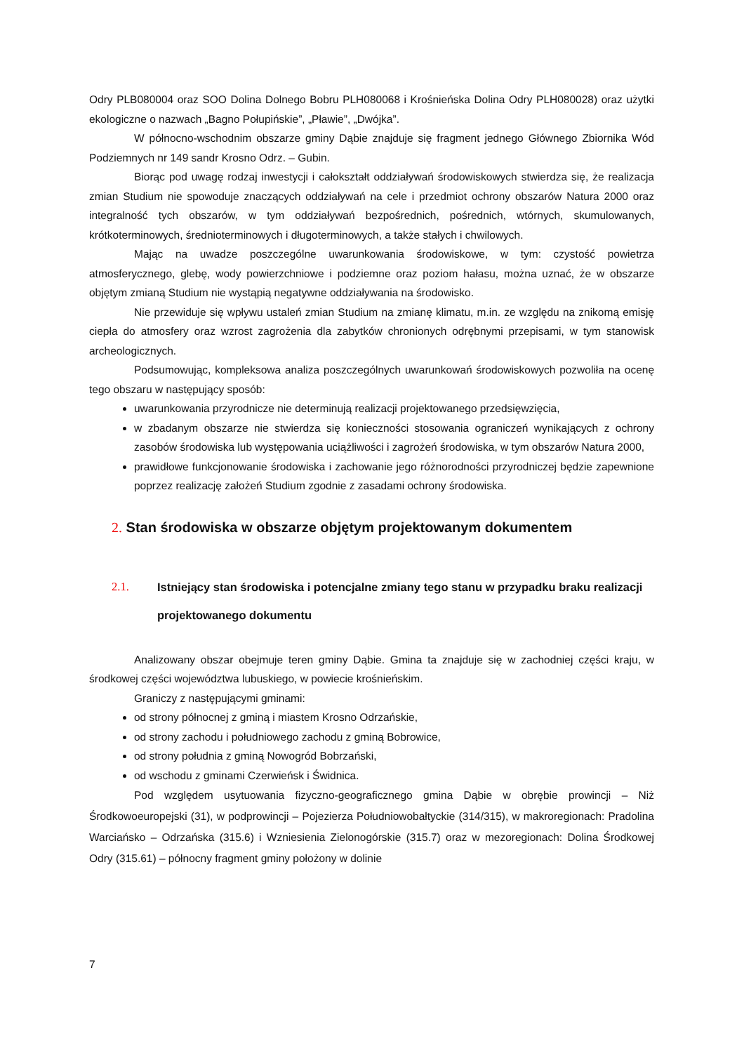Odry PLB080004 oraz SOO Dolina Dolnego Bobru PLH080068 i Krośnieńska Dolina Odry PLH080028) oraz użytki ekologiczne o nazwach „Bagno Połupińskie”, „Pławie”, „Dwójka”.
W północno-wschodnim obszarze gminy Dąbie znajduje się fragment jednego Głównego Zbiornika Wód Podziemnych nr 149 sandr Krosno Odrz. – Gubin.
Biorąc pod uwagę rodzaj inwestycji i całokształt oddziaływań środowiskowych stwierdza się, że realizacja zmian Studium nie spowoduje znaczących oddziaływań na cele i przedmiot ochrony obszarów Natura 2000 oraz integralność tych obszarów, w tym oddziaływań bezpośrednich, pośrednich, wtórnych, skumulowanych, krótkoterminowych, średnioterminowych i długoterminowych, a także stałych i chwilowych.
Mając na uwadze poszczególne uwarunkowania środowiskowe, w tym: czystość powietrza atmosferycznego, glebę, wody powierzchniowe i podziemne oraz poziom hałasu, można uznać, że w obszarze objętym zmianą Studium nie wystąpią negatywne oddziaływania na środowisko.
Nie przewiduje się wpływu ustaleń zmian Studium na zmianę klimatu, m.in. ze względu na znikomą emisję ciepła do atmosfery oraz wzrost zagrożenia dla zabytków chronionych odrębnymi przepisami, w tym stanowisk archeologicznych.
Podsumowując, kompleksowa analiza poszczególnych uwarunkowań środowiskowych pozwoliła na ocenę tego obszaru w następujący sposób:
uwarunkowania przyrodnicze nie determinują realizacji projektowanego przedsięwzięcia,
w zbadanym obszarze nie stwierdza się konieczności stosowania ograniczeń wynikających z ochrony zasobów środowiska lub występowania uciążliwości i zagrożeń środowiska, w tym obszarów Natura 2000,
prawidłowe funkcjonowanie środowiska i zachowanie jego różnorodności przyrodniczej będzie zapewnione poprzez realizację założeń Studium zgodnie z zasadami ochrony środowiska.
2. Stan środowiska w obszarze objętym projektowanym dokumentem
2.1. Istniejący stan środowiska i potencjalne zmiany tego stanu w przypadku braku realizacji projektowanego dokumentu
Analizowany obszar obejmuje teren gminy Dąbie. Gmina ta znajduje się w zachodniej części kraju, w środkowej części województwa lubuskiego, w powiecie krośnieńskim.
Graniczy z następującymi gminami:
od strony północnej z gminą i miastem Krosno Odrzańskie,
od strony zachodu i południowego zachodu z gminą Bobrowice,
od strony południa z gminą Nowogród Bobrzański,
od wschodu z gminami Czerwieńsk i Świdnica.
Pod względem usytuowania fizyczno-geograficznego gmina Dąbie w obrębie prowincji – Niż Środkowoeuropejski (31), w podprowincji – Pojezierza Południowobałtyckie (314/315), w makroregionach: Pradolina Warciańsko – Odrzańska (315.6) i Wzniesienia Zielonogórskie (315.7) oraz w mezoregionach: Dolina Środkowej Odry (315.61) – północny fragment gminy położony w dolinie
7